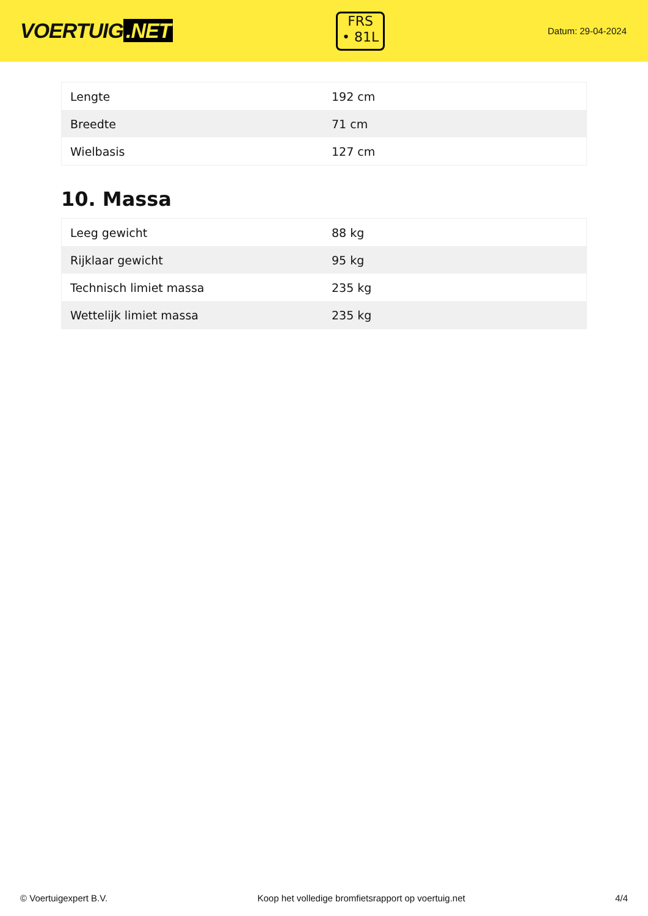VOERTUIG.NET
FRS
• 81L
Datum: 29-04-2024
| Lengte | 192 cm |
| Breedte | 71 cm |
| Wielbasis | 127 cm |
10. Massa
| Leeg gewicht | 88 kg |
| Rijklaar gewicht | 95 kg |
| Technisch limiet massa | 235 kg |
| Wettelijk limiet massa | 235 kg |
© Voertuigexpert B.V. Koop het volledige bromfietsrapport op voertuig.net 4/4